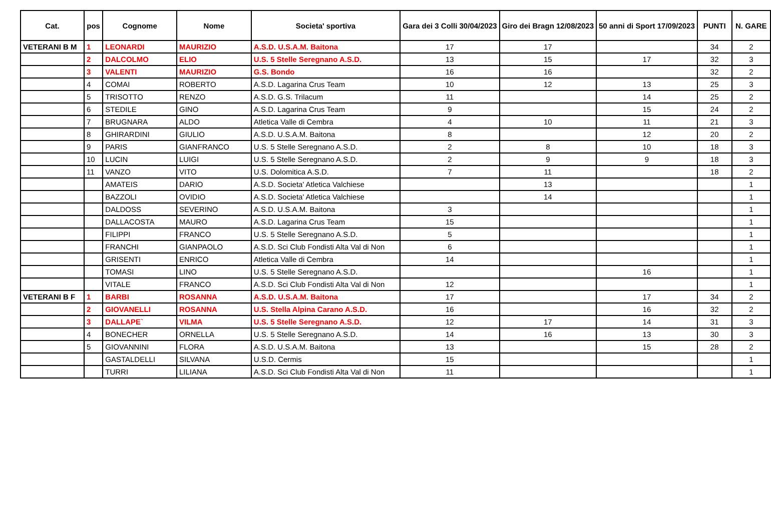| Cat. | pos | Cognome | Nome | Societa' sportiva | Gara dei 3 Colli 30/04/2023 | Giro dei Bragn 12/08/2023 | 50 anni di Sport 17/09/2023 | PUNTI | N. GARE |
| --- | --- | --- | --- | --- | --- | --- | --- | --- | --- |
| VETERANI B M | 1 | LEONARDI | MAURIZIO | A.S.D. U.S.A.M. Baitona | 17 | 17 | | 34 | 2 |
| | 2 | DALCOLMO | ELIO | U.S. 5 Stelle Seregnano A.S.D. | 13 | 15 | 17 | 32 | 3 |
| | 3 | VALENTI | MAURIZIO | G.S. Bondo | 16 | 16 | | 32 | 2 |
| | 4 | COMAI | ROBERTO | A.S.D. Lagarina Crus Team | 10 | 12 | 13 | 25 | 3 |
| | 5 | TRISOTTO | RENZO | A.S.D. G.S. Trilacum | 11 | | 14 | 25 | 2 |
| | 6 | STEDILE | GINO | A.S.D. Lagarina Crus Team | 9 | | 15 | 24 | 2 |
| | 7 | BRUGNARA | ALDO | Atletica Valle di Cembra | 4 | 10 | 11 | 21 | 3 |
| | 8 | GHIRARDINI | GIULIO | A.S.D. U.S.A.M. Baitona | 8 | | 12 | 20 | 2 |
| | 9 | PARIS | GIANFRANCO | U.S. 5 Stelle Seregnano A.S.D. | 2 | 8 | 10 | 18 | 3 |
| | 10 | LUCIN | LUIGI | U.S. 5 Stelle Seregnano A.S.D. | 2 | 9 | 9 | 18 | 3 |
| | 11 | VANZO | VITO | U.S. Dolomitica A.S.D. | 7 | 11 | | 18 | 2 |
| | | AMATEIS | DARIO | A.S.D. Societa' Atletica Valchiese | | 13 | | | 1 |
| | | BAZZOLI | OVIDIO | A.S.D. Societa' Atletica Valchiese | | 14 | | | 1 |
| | | DALDOSS | SEVERINO | A.S.D. U.S.A.M. Baitona | 3 | | | | 1 |
| | | DALLACOSTA | MAURO | A.S.D. Lagarina Crus Team | 15 | | | | 1 |
| | | FILIPPI | FRANCO | U.S. 5 Stelle Seregnano A.S.D. | 5 | | | | 1 |
| | | FRANCHI | GIANPAOLO | A.S.D. Sci Club Fondisti Alta Val di Non | 6 | | | | 1 |
| | | GRISENTI | ENRICO | Atletica Valle di Cembra | 14 | | | | 1 |
| | | TOMASI | LINO | U.S. 5 Stelle Seregnano A.S.D. | | | 16 | | 1 |
| | | VITALE | FRANCO | A.S.D. Sci Club Fondisti Alta Val di Non | 12 | | | | 1 |
| VETERANI B F | 1 | BARBI | ROSANNA | A.S.D. U.S.A.M. Baitona | 17 | | 17 | 34 | 2 |
| | 2 | GIOVANELLI | ROSANNA | U.S. Stella Alpina Carano A.S.D. | 16 | | 16 | 32 | 2 |
| | 3 | DALLAPE` | VILMA | U.S. 5 Stelle Seregnano A.S.D. | 12 | 17 | 14 | 31 | 3 |
| | 4 | BONECHER | ORNELLA | U.S. 5 Stelle Seregnano A.S.D. | 14 | 16 | 13 | 30 | 3 |
| | 5 | GIOVANNINI | FLORA | A.S.D. U.S.A.M. Baitona | 13 | | 15 | 28 | 2 |
| | | GASTALDELLI | SILVANA | U.S.D. Cermis | 15 | | | | 1 |
| | | TURRI | LILIANA | A.S.D. Sci Club Fondisti Alta Val di Non | 11 | | | | 1 |